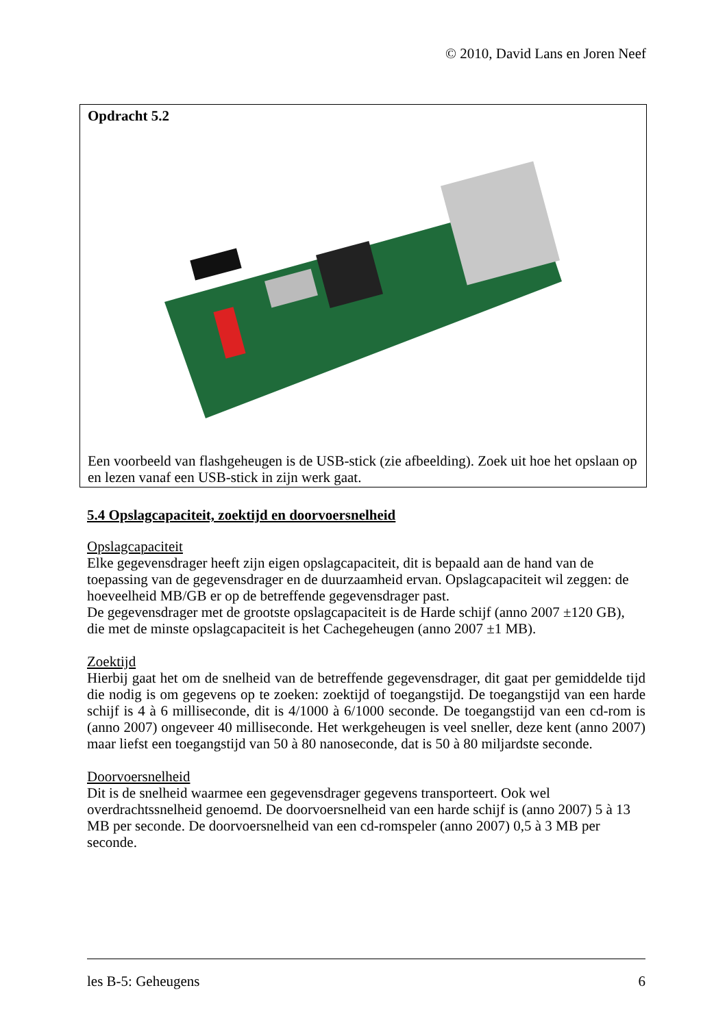© 2010, David Lans en Joren Neef
Opdracht 5.2
Een voorbeeld van flashgeheugen is de USB-stick (zie afbeelding). Zoek uit hoe het opslaan op en lezen vanaf een USB-stick in zijn werk gaat.
5.4 Opslagcapaciteit, zoektijd en doorvoersnelheid
Opslagcapaciteit
Elke gegevensdrager heeft zijn eigen opslagcapaciteit, dit is bepaald aan de hand van de toepassing van de gegevensdrager en de duurzaamheid ervan. Opslagcapaciteit wil zeggen: de hoeveelheid MB/GB er op de betreffende gegevensdrager past.
De gegevensdrager met de grootste opslagcapaciteit is de Harde schijf (anno 2007 ±120 GB), die met de minste opslagcapaciteit is het Cachegeheugen (anno 2007 ±1 MB).
Zoektijd
Hierbij gaat het om de snelheid van de betreffende gegevensdrager, dit gaat per gemiddelde tijd die nodig is om gegevens op te zoeken: zoektijd of toegangstijd. De toegangstijd van een harde schijf is 4 à 6 milliseconde, dit is 4/1000 à 6/1000 seconde. De toegangstijd van een cd-rom is (anno 2007) ongeveer 40 milliseconde. Het werkgeheugen is veel sneller, deze kent (anno 2007) maar liefst een toegangstijd van 50 à 80 nanoseconde, dat is 50 à 80 miljardste seconde.
Doorvoersnelheid
Dit is de snelheid waarmee een gegevensdrager gegevens transporteert. Ook wel overdrachtssnelheid genoemd. De doorvoersnelheid van een harde schijf is (anno 2007) 5 à 13 MB per seconde. De doorvoersnelheid van een cd-romspeler (anno 2007) 0,5 à 3 MB per seconde.
les B-5: Geheugens 6